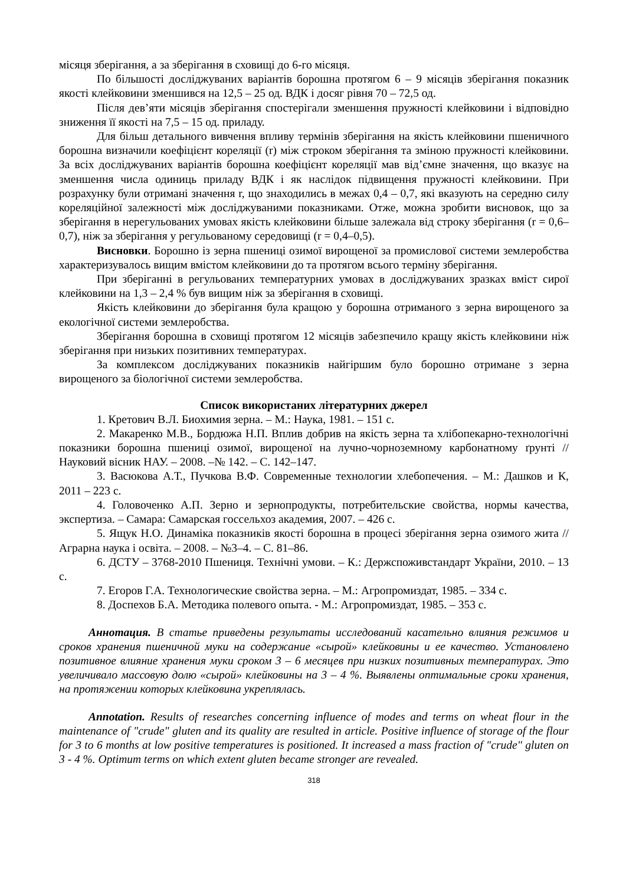місяця зберігання, а за зберігання в сховищі до 6-го місяця.
По більшості досліджуваних варіантів борошна протягом 6 – 9 місяців зберігання показник якості клейковини зменшився на 12,5 – 25 од. ВДК і досяг рівня 70 – 72,5 од.
Після дев’яти місяців зберігання спостерігали зменшення пружності клейковини і відповідно зниження її якості на 7,5 – 15 од. приладу.
Для більш детального вивчення впливу термінів зберігання на якість клейковини пшеничного борошна визначили коефіцієнт кореляції (r) між строком зберігання та зміною пружності клейковини. За всіх досліджуваних варіантів борошна коефіцієнт кореляції мав від’ємне значення, що вказує на зменшення числа одиниць приладу ВДК і як наслідок підвищення пружності клейковини. При розрахунку були отримані значення r, що знаходились в межах 0,4 – 0,7, які вказують на середню силу кореляційної залежності між досліджуваними показниками. Отже, можна зробити висновок, що за зберігання в нерегульованих умовах якість клейковини більше залежала від строку зберігання (r = 0,6–0,7), ніж за зберігання у регульованому середовищі (r = 0,4–0,5).
Висновки. Борошно із зерна пшениці озимої вирощеної за промислової системи землеробства характеризувалось вищим вмістом клейковини до та протягом всього терміну зберігання.
При зберіганні в регульованих температурних умовах в досліджуваних зразках вміст сирої клейковини на 1,3 – 2,4 % був вищим ніж за зберігання в сховищі.
Якість клейковини до зберігання була кращою у борошна отриманого з зерна вирощеного за екологічної системи землеробства.
Зберігання борошна в сховищі протягом 12 місяців забезпечило кращу якість клейковини ніж зберігання при низьких позитивних температурах.
За комплексом досліджуваних показників найгіршим було борошно отримане з зерна вирощеного за біологічної системи землеробства.
Список використаних літературних джерел
1. Кретович В.Л. Биохимия зерна. – М.: Наука, 1981. – 151 с.
2. Макаренко М.В., Бордюжа Н.П. Вплив добрив на якість зерна та хлібопекарно-технологічні показники борошна пшениці озимої, вирощеної на лучно-чорноземному карбонатному ґрунті // Науковий вісник НАУ. – 2008. –№ 142. – С. 142–147.
3. Васюкова А.Т., Пучкова В.Ф. Современные технологии хлебопечения. – М.: Дашков и К, 2011 – 223 с.
4. Головоченко А.П. Зерно и зернопродукты, потребительские свойства, нормы качества, экспертиза. – Самара: Самарская госсельхоз академия, 2007. – 426 с.
5. Ящук Н.О. Динаміка показників якості борошна в процесі зберігання зерна озимого жита // Аграрна наука і освіта. – 2008. – №3–4. – С. 81–86.
6. ДСТУ – 3768-2010 Пшениця. Технічні умови. – К.: Держспоживстандарт України, 2010. – 13 с.
7. Егоров Г.А. Технологические свойства зерна. – М.: Агропромиздат, 1985. – 334 с.
8. Доспехов Б.А. Методика полевого опыта. - М.: Агропромиздат, 1985. – 353 с.
Аннотация. В статье приведены результаты исследований касательно влияния режимов и сроков хранения пшеничной муки на содержание «сырой» клейковины и ее качество. Установлено позитивное влияние хранения муки сроком 3 – 6 месяцев при низких позитивных температурах. Это увеличивало массовую долю «сырой» клейковины на 3 – 4 %. Выявлены оптимальные сроки хранения, на протяжении которых клейковина укреплялась.
Annotation. Results of researches concerning influence of modes and terms on wheat flour in the maintenance of "crude" gluten and its quality are resulted in article. Positive influence of storage of the flour for 3 to 6 months at low positive temperatures is positioned. It increased a mass fraction of "crude" gluten on 3 - 4 %. Optimum terms on which extent gluten became stronger are revealed.
318